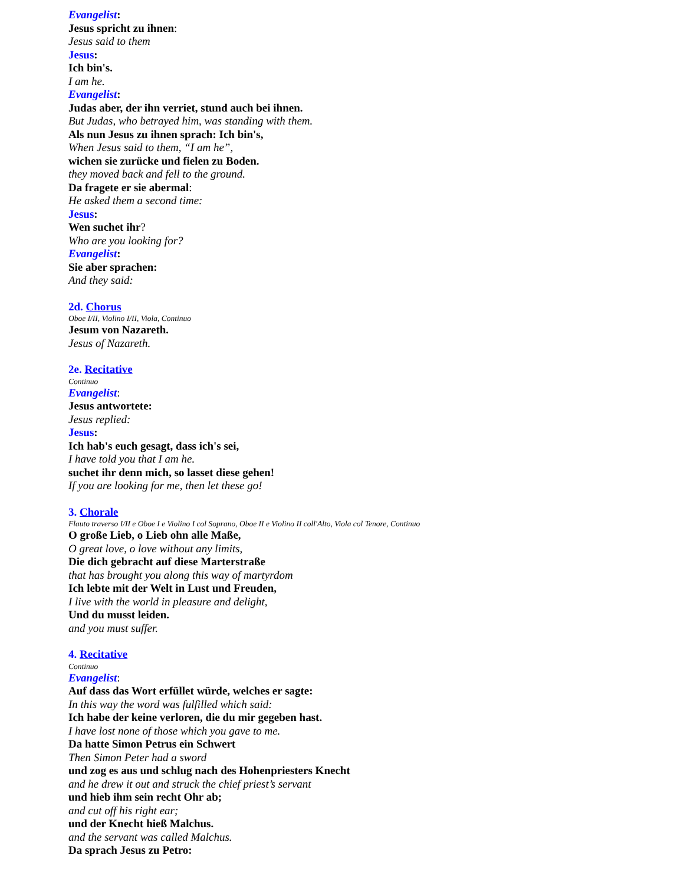Evangelist:
Jesus spricht zu ihnen:
Jesus said to them
Jesus:
Ich bin's.
I am he.
Evangelist:
Judas aber, der ihn verriet, stund auch bei ihnen.
But Judas, who betrayed him, was standing with them.
Als nun Jesus zu ihnen sprach: Ich bin's,
When Jesus said to them, “I am he”,
wichen sie zurücke und fielen zu Boden.
they moved back and fell to the ground.
Da fragete er sie abermal:
He asked them a second time:
Jesus:
Wen suchet ihr?
Who are you looking for?
Evangelist:
Sie aber sprachen:
And they said:
2d. Chorus
Oboe I/II, Violino I/II, Viola, Continuo
Jesum von Nazareth.
Jesus of Nazareth.
2e. Recitative
Continuo
Evangelist:
Jesus antwortete:
Jesus replied:
Jesus:
Ich hab's euch gesagt, dass ich's sei,
I have told you that I am he.
suchet ihr denn mich, so lasset diese gehen!
If you are looking for me, then let these go!
3. Chorale
Flauto traverso I/II e Oboe I e Violino I col Soprano, Oboe II e Violino II coll'Alto, Viola col Tenore, Continuo
O große Lieb, o Lieb ohn alle Maße,
O great love, o love without any limits,
Die dich gebracht auf diese Marterstraße
that has brought you along this way of martyrdom
Ich lebte mit der Welt in Lust und Freuden,
I live with the world in pleasure and delight,
Und du musst leiden.
and you must suffer.
4. Recitative
Continuo
Evangelist:
Auf dass das Wort erfüllet würde, welches er sagte:
In this way the word was fulfilled which said:
Ich habe der keine verloren, die du mir gegeben hast.
I have lost none of those which you gave to me.
Da hatte Simon Petrus ein Schwert
Then Simon Peter had a sword
und zog es aus und schlug nach des Hohenpriesters Knecht
and he drew it out and struck the chief priest’s servant
und hieb ihm sein recht Ohr ab;
and cut off his right ear;
und der Knecht hieß Malchus.
and the servant was called Malchus.
Da sprach Jesus zu Petro: